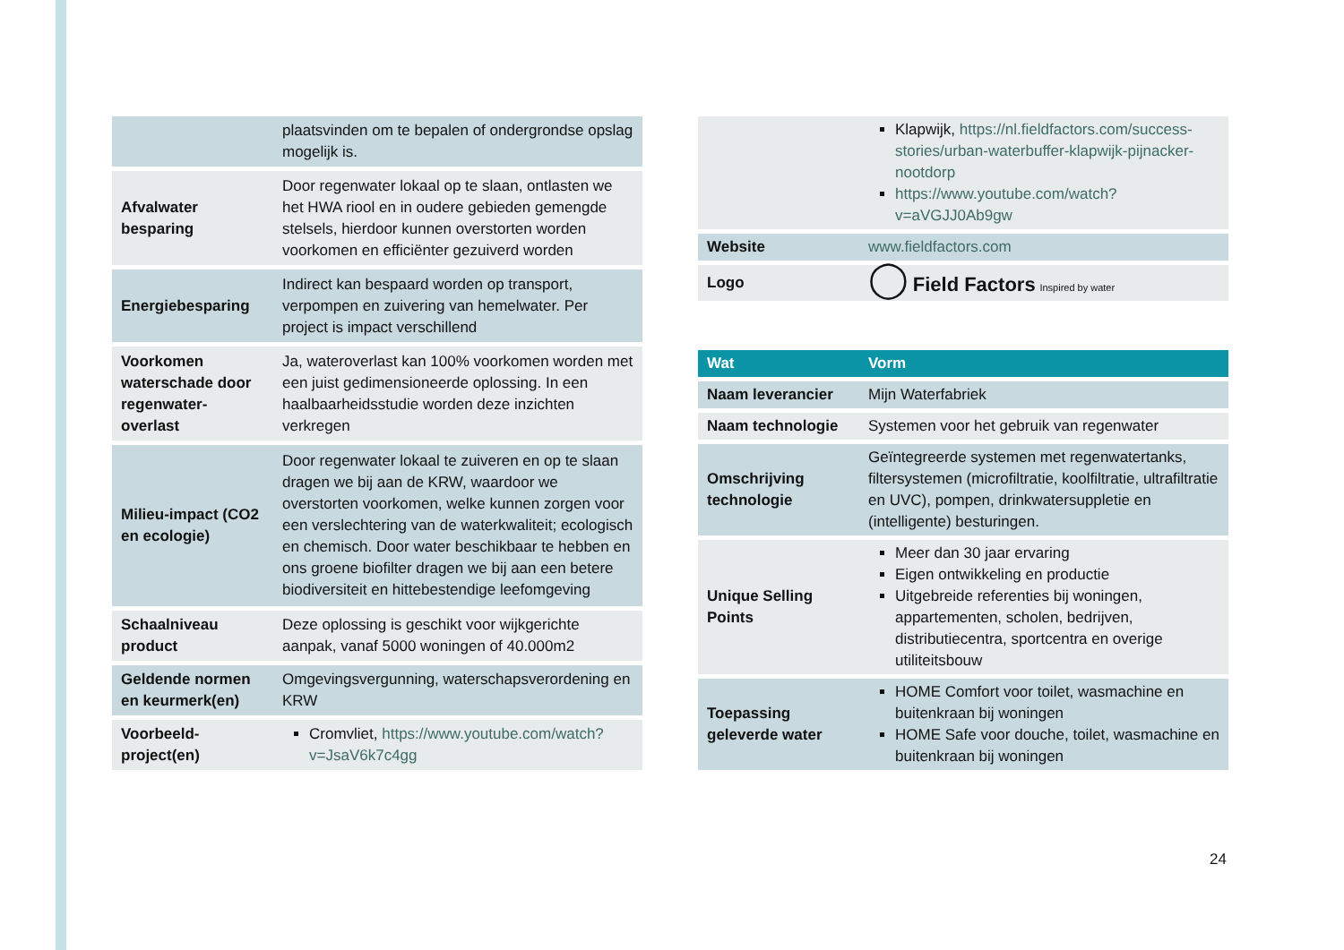| | plaatsvinden om te bepalen of ondergrondse opslag mogelijk is. |
| Afvalwater besparing | Door regenwater lokaal op te slaan, ontlasten we het HWA riool en in oudere gebieden gemengde stelsels, hierdoor kunnen overstorten worden voorkomen en efficiënter gezuiverd worden |
| Energiebesparing | Indirect kan bespaard worden op transport, verpompen en zuivering van hemelwater. Per project is impact verschillend |
| Voorkomen waterschade door regenwater-overlast | Ja, wateroverlast kan 100% voorkomen worden met een juist gedimensioneerde oplossing. In een haalbaarheidsstudie worden deze inzichten verkregen |
| Milieu-impact (CO2 en ecologie) | Door regenwater lokaal te zuiveren en op te slaan dragen we bij aan de KRW, waardoor we overstorten voorkomen, welke kunnen zorgen voor een verslechtering van de waterkwaliteit; ecologisch en chemisch. Door water beschikbaar te hebben en ons groene biofilter dragen we bij aan een betere biodiversiteit en hittebestendige leefomgeving |
| Schaalniveau product | Deze oplossing is geschikt voor wijkgerichte aanpak, vanaf 5000 woningen of 40.000m2 |
| Geldende normen en keurmerk(en) | Omgevingsvergunning, waterschapsverordening en KRW |
| Voorbeeld-project(en) | Cromvliet, https://www.youtube.com/watch?v=JsaV6k7c4gg |
| | Klapwijk, https://nl.fieldfactors.com/success-stories/urban-waterbuffer-klapwijk-pijnacker-nootdorp https://www.youtube.com/watch?v=aVGJJ0Ab9gw |
| Website | www.fieldfactors.com |
| Logo | ◯ Field Factors Inspired by water |
| Wat | Vorm |
| --- | --- |
| Naam leverancier | Mijn Waterfabriek |
| Naam technologie | Systemen voor het gebruik van regenwater |
| Omschrijving technologie | Geïntegreerde systemen met regenwatertanks, filtersystemen (microfiltratie, koolfiltratie, ultrafiltratie en UVC), pompen, drinkwatersuppletie en (intelligente) besturingen. |
| Unique Selling Points | Meer dan 30 jaar ervaring Eigen ontwikkeling en productie Uitgebreide referenties bij woningen, appartementen, scholen, bedrijven, distributiecentra, sportcentra en overige utiliteitsbouw |
| Toepassing geleverde water | HOME Comfort voor toilet, wasmachine en buitenkraan bij woningen HOME Safe voor douche, toilet, wasmachine en buitenkraan bij woningen |
24